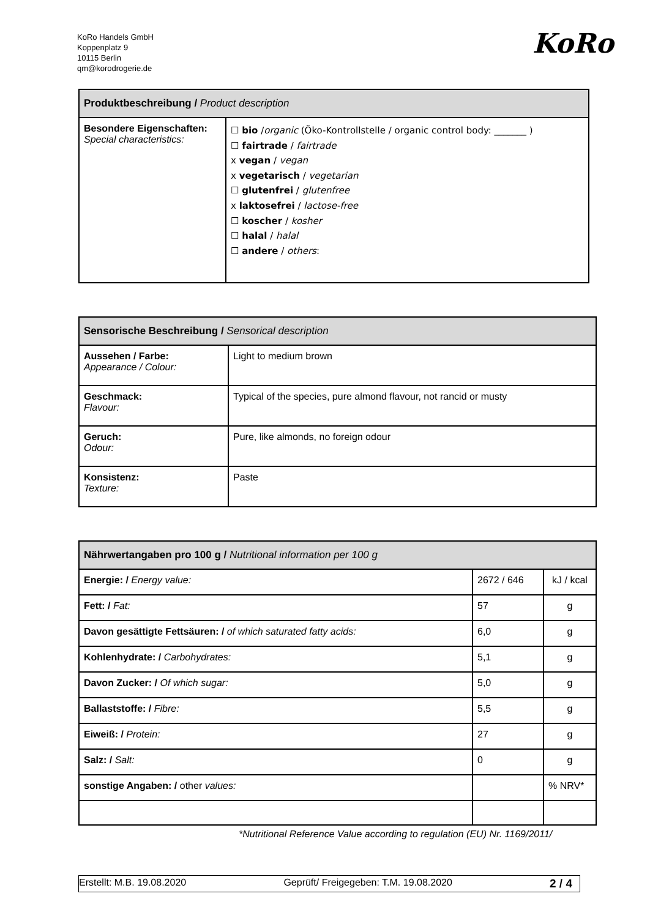KoRo Handels GmbH
Koppenplatz 9
10115 Berlin
qm@korodrogerie.de
KoRo
| Produktbeschreibung / Product description | |
| --- | --- |
| Besondere Eigenschaften: Special characteristics: | ☐ bio / organic (Öko-Kontrollstelle / organic control body: _______ ) ☐ fairtrade / fairtrade x vegan / vegan x vegetarisch / vegetarian ☐ glutenfrei / glutenfree x laktosefrei / lactose-free ☐ koscher / kosher ☐ halal / halal ☐ andere / others : |
| Sensorische Beschreibung / Sensorical description | |
| --- | --- |
| Aussehen / Farbe: Appearance / Colour: | Light to medium brown |
| Geschmack: Flavour: | Typical of the species, pure almond flavour, not rancid or musty |
| Geruch: Odour: | Pure, like almonds, no foreign odour |
| Konsistenz: Texture: | Paste |
| Nährwertangaben pro 100 g / Nutritional information per 100 g | | |
| --- | --- | --- |
| Energie: / Energy value: | 2672 / 646 | kJ / kcal |
| Fett: / Fat: | 57 | g |
| Davon gesättigte Fettsäuren: / of which saturated fatty acids: | 6,0 | g |
| Kohlenhydrate: / Carbohydrates: | 5,1 | g |
| Davon Zucker: / Of which sugar: | 5,0 | g |
| Ballaststoffe: / Fibre: | 5,5 | g |
| Eiweiß: / Protein: | 27 | g |
| Salz: / Salt: | 0 | g |
| sonstige Angaben: / other values: | | % NRV* |
*Nutritional Reference Value according to regulation (EU) Nr. 1169/2011/
Erstellt: M.B. 19.08.2020 Geprüft/ Freigegeben: T.M. 19.08.2020 2 / 4